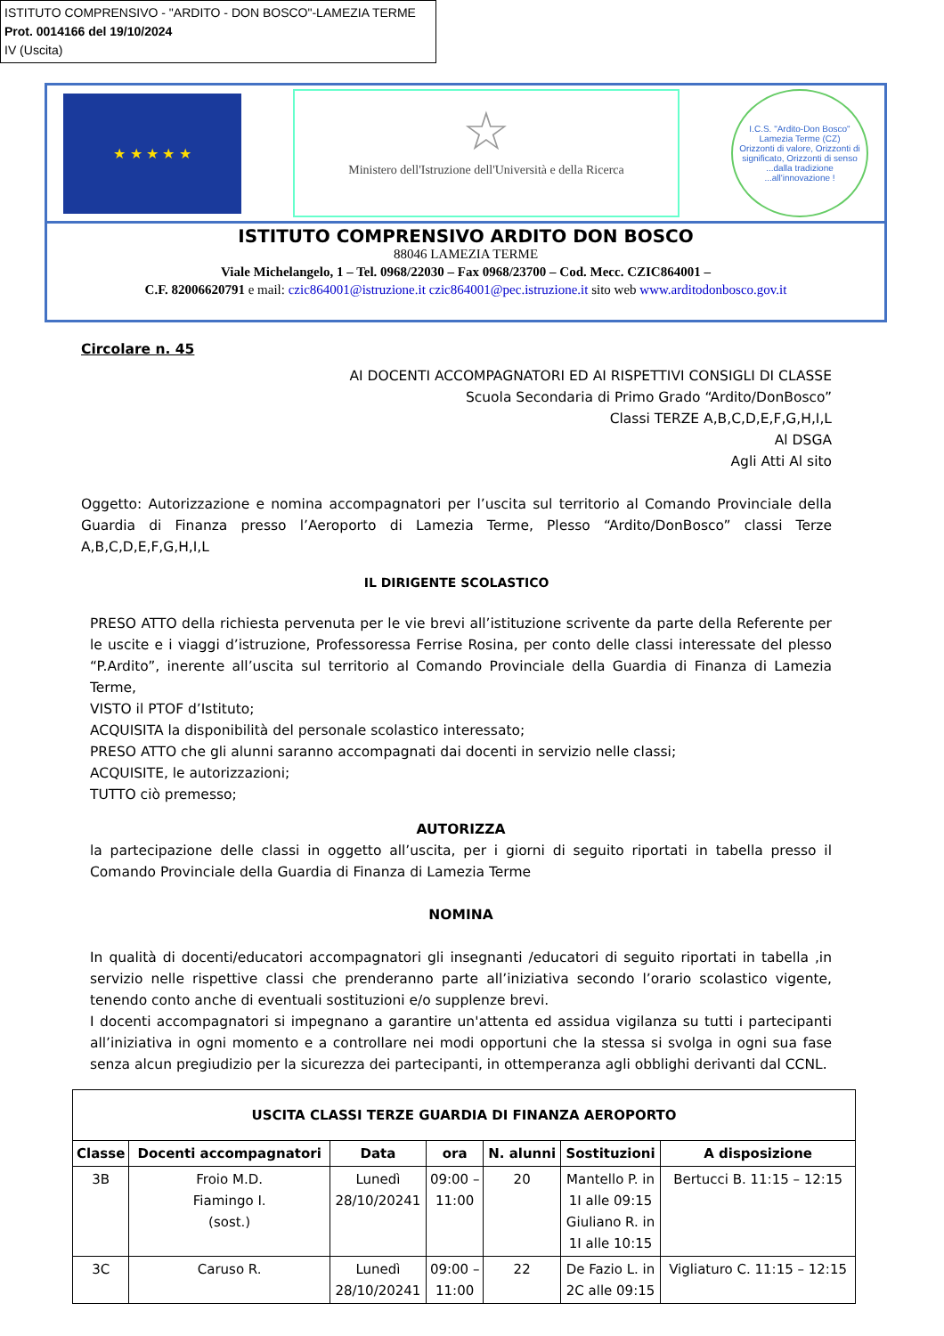ISTITUTO COMPRENSIVO - "ARDITO - DON BOSCO"-LAMEZIA TERME
Prot. 0014166 del 19/10/2024
IV (Uscita)
★ ★ ★ ★ ★
☆
Ministero dell'Istruzione dell'Università e della Ricerca
I.C.S. "Ardito-Don Bosco" Lamezia Terme (CZ)
Orizzonti di valore, Orizzonti di significato, Orizzonti di senso
...dalla tradizione ...all'innovazione !
ISTITUTO COMPRENSIVO ARDITO DON BOSCO
88046 LAMEZIA TERME
Viale Michelangelo, 1 – Tel. 0968/22030 – Fax 0968/23700 – Cod. Mecc. CZIC864001 –
C.F. 82006620791 e mail: czic864001@istruzione.it czic864001@pec.istruzione.it sito web www.arditodonbosco.gov.it
Circolare n. 45
AI DOCENTI ACCOMPAGNATORI ED AI RISPETTIVI CONSIGLI DI CLASSE
Scuola Secondaria di Primo Grado “Ardito/DonBosco”
Classi TERZE A,B,C,D,E,F,G,H,I,L
Al DSGA
Agli Atti Al sito
Oggetto: Autorizzazione e nomina accompagnatori per l’uscita sul territorio al Comando Provinciale della Guardia di Finanza presso l’Aeroporto di Lamezia Terme, Plesso “Ardito/DonBosco” classi Terze A,B,C,D,E,F,G,H,I,L
IL DIRIGENTE SCOLASTICO
PRESO ATTO della richiesta pervenuta per le vie brevi all’istituzione scrivente da parte della Referente per le uscite e i viaggi d’istruzione, Professoressa Ferrise Rosina, per conto delle classi interessate del plesso “P.Ardito”, inerente all’uscita sul territorio al Comando Provinciale della Guardia di Finanza di Lamezia Terme,
VISTO il PTOF d’Istituto;
ACQUISITA la disponibilità del personale scolastico interessato;
PRESO ATTO che gli alunni saranno accompagnati dai docenti in servizio nelle classi;
ACQUISITE, le autorizzazioni;
TUTTO ciò premesso;
AUTORIZZA
la partecipazione delle classi in oggetto all’uscita, per i giorni di seguito riportati in tabella presso il Comando Provinciale della Guardia di Finanza di Lamezia Terme
NOMINA
In qualità di docenti/educatori accompagnatori gli insegnanti /educatori di seguito riportati in tabella ,in servizio nelle rispettive classi che prenderanno parte all’iniziativa secondo l’orario scolastico vigente, tenendo conto anche di eventuali sostituzioni e/o supplenze brevi.
I docenti accompagnatori si impegnano a garantire un'attenta ed assidua vigilanza su tutti i partecipanti all’iniziativa in ogni momento e a controllare nei modi opportuni che la stessa si svolga in ogni sua fase senza alcun pregiudizio per la sicurezza dei partecipanti, in ottemperanza agli obblighi derivanti dal CCNL.
| USCITA CLASSI TERZE GUARDIA DI FINANZA AEROPORTO | | | | | | |
| --- | --- | --- | --- | --- | --- | --- |
| Classe | Docenti accompagnatori | Data | ora | N. alunni | Sostituzioni | A disposizione |
| 3B | Froio M.D. Fiamingo I. (sost.) | Lunedì 28/10/20241 | 09:00 – 11:00 | 20 | Mantello P. in 1I alle 09:15 Giuliano R. in 1I alle 10:15 | Bertucci B. 11:15 – 12:15 |
| 3C | Caruso R. | Lunedì 28/10/20241 | 09:00 – 11:00 | 22 | De Fazio L. in 2C alle 09:15 | Vigliaturo C. 11:15 – 12:15 |